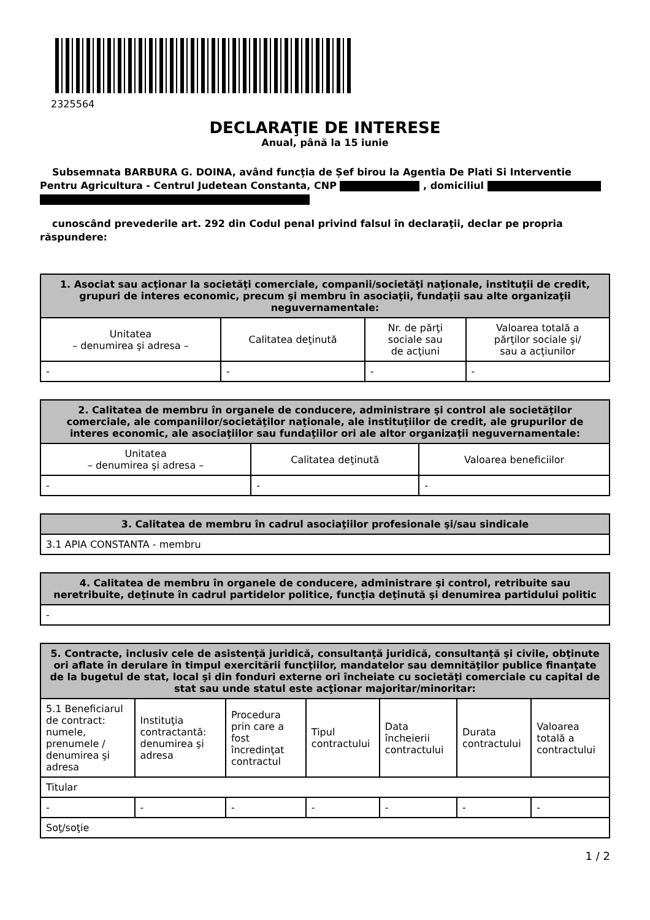2325564
DECLARAŢIE DE INTERESE
Anual, până la 15 iunie
Subsemnata BARBURA G. DOINA, având funcţia de Șef birou la Agentia De Plati Si Interventie Pentru Agricultura - Centrul Judetean Constanta, CNP , domiciliul
cunoscând prevederile art. 292 din Codul penal privind falsul în declaraţii, declar pe propria răspundere:
| 1. Asociat sau acţionar la societăţi comerciale, companii/societăţi naţionale, instituţii de credit, grupuri de interes economic, precum şi membru în asociaţii, fundaţii sau alte organizaţii neguvernamentale: | | | |
| --- | --- | --- | --- |
| Unitatea – denumirea şi adresa – | Calitatea deţinută | Nr. de părţi sociale sau de acţiuni | Valoarea totală a părţilor sociale şi/ sau a acţiunilor |
| - | - | - | - |
| 2. Calitatea de membru în organele de conducere, administrare şi control ale societăţilor comerciale, ale companiilor/societăţilor naţionale, ale instituţiilor de credit, ale grupurilor de interes economic, ale asociaţiilor sau fundaţiilor ori ale altor organizaţii neguvernamentale: | | |
| --- | --- | --- |
| Unitatea – denumirea şi adresa – | Calitatea deţinută | Valoarea beneficiilor |
| - | - | - |
| 3. Calitatea de membru în cadrul asociaţiilor profesionale şi/sau sindicale |
| --- |
| 3.1 APIA CONSTANTA - membru |
| 4. Calitatea de membru în organele de conducere, administrare şi control, retribuite sau neretribuite, deţinute în cadrul partidelor politice, funcţia deţinută şi denumirea partidului politic |
| --- |
| - |
| 5. Contracte, inclusiv cele de asistenţă juridică, consultanţă juridică, consultanţă şi civile, obţinute ori aflate în derulare în timpul exercitării funcţiilor, mandatelor sau demnităţilor publice finanţate de la bugetul de stat, local şi din fonduri externe ori încheiate cu societăţi comerciale cu capital de stat sau unde statul este acţionar majoritar/minoritar: | | | | | | |
| --- | --- | --- | --- | --- | --- | --- |
| 5.1 Beneficiarul de contract: numele, prenumele / denumirea şi adresa | Instituţia contractantă: denumirea şi adresa | Procedura prin care a fost încredinţat contractul | Tipul contractului | Data încheierii contractului | Durata contractului | Valoarea totală a contractului |
| Titular | | | | | | |
| - | - | - | - | - | - | - |
| Soţ/soţie | | | | | | |
1 / 2